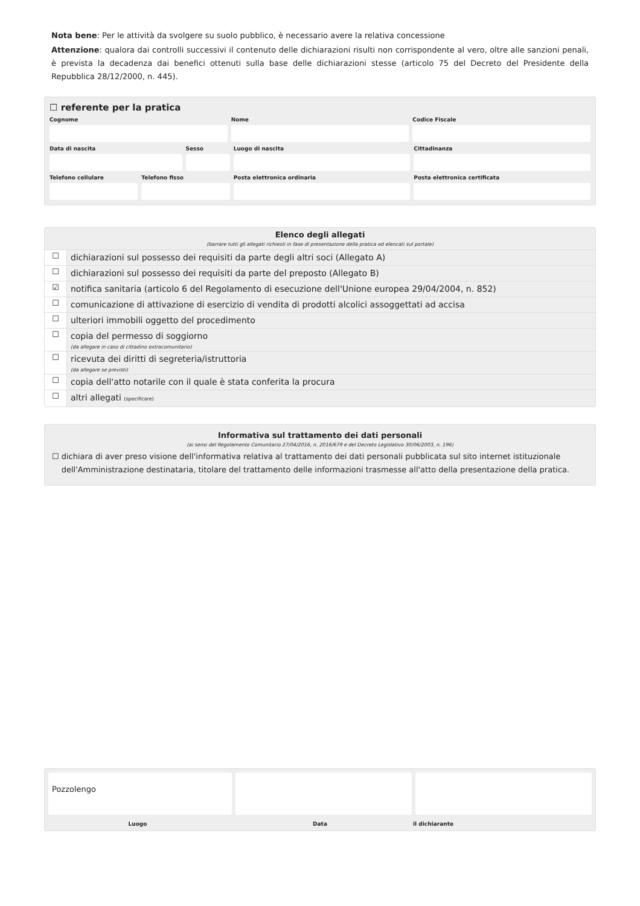Nota bene: Per le attività da svolgere su suolo pubblico, è necessario avere la relativa concessione
Attenzione: qualora dai controlli successivi il contenuto delle dichiarazioni risulti non corrispondente al vero, oltre alle sanzioni penali, è prevista la decadenza dai benefici ottenuti sulla base delle dichiarazioni stesse (articolo 75 del Decreto del Presidente della Repubblica 28/12/2000, n. 445).
☐ referente per la pratica
Cognome Nome Codice Fiscale
Data di nascita Sesso Luogo di nascita Cittadinanza
Telefono cellulare Telefono fisso Posta elettronica ordinaria Posta elettronica certificata
Elenco degli allegati
(barrare tutti gli allegati richiesti in fase di presentazione della pratica ed elencati sul portale)
☐
dichiarazioni sul possesso dei requisiti da parte degli altri soci (Allegato A)
☐
dichiarazioni sul possesso dei requisiti da parte del preposto (Allegato B)
☑
notifica sanitaria (articolo 6 del Regolamento di esecuzione dell'Unione europea 29/04/2004, n. 852)
☐
comunicazione di attivazione di esercizio di vendita di prodotti alcolici assoggettati ad accisa
☐
ulteriori immobili oggetto del procedimento
☐
copia del permesso di soggiorno
(da allegare in caso di cittadino extracomunitario)
☐
ricevuta dei diritti di segreteria/istruttoria
(da allegare se previsti)
☐
copia dell'atto notarile con il quale è stata conferita la procura
☐
altri allegati (specificare)
Informativa sul trattamento dei dati personali
(ai sensi del Regolamento Comunitario 27/04/2016, n. 2016/679 e del Decreto Legislativo 30/06/2003, n. 196)
☐ dichiara di aver preso visione dell'informativa relativa al trattamento dei dati personali pubblicata sul sito internet istituzionale dell'Amministrazione destinataria, titolare del trattamento delle informazioni trasmesse all'atto della presentazione della pratica.
Pozzolengo
Luogo Data il dichiarante